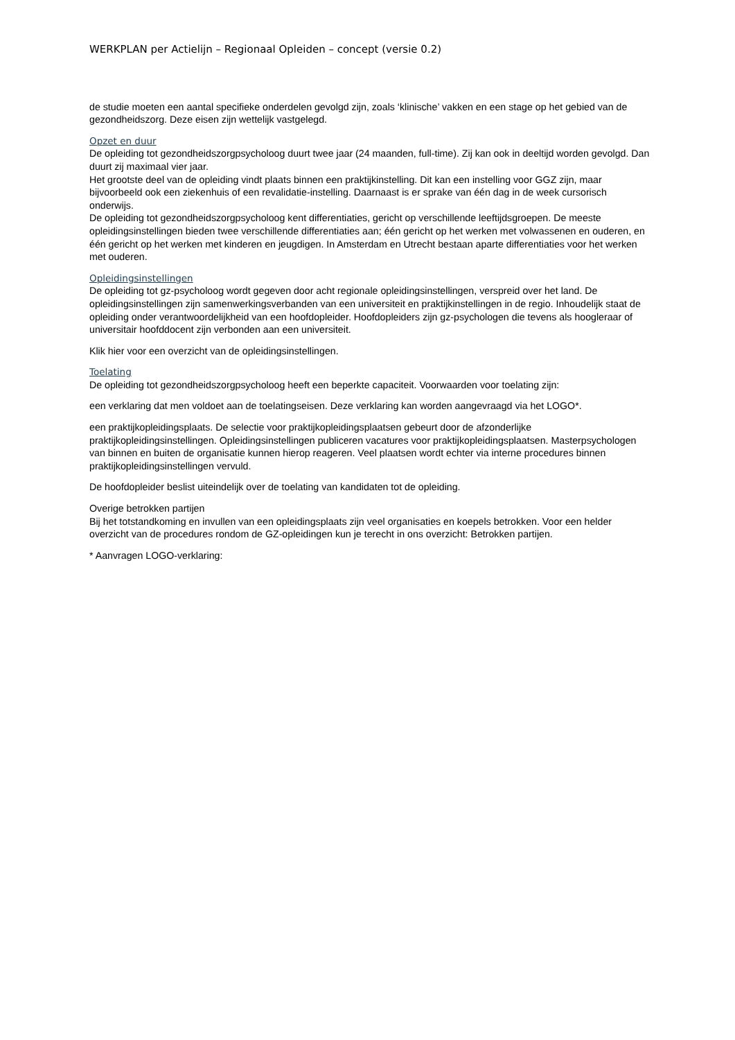WERKPLAN per Actielijn – Regionaal Opleiden – concept (versie 0.2)
de studie moeten een aantal specifieke onderdelen gevolgd zijn, zoals ‘klinische’ vakken en een stage op het gebied van de gezondheidszorg. Deze eisen zijn wettelijk vastgelegd.
Opzet en duur
De opleiding tot gezondheidszorgpsycholoog duurt twee jaar (24 maanden, full-time). Zij kan ook in deeltijd worden gevolgd. Dan duurt zij maximaal vier jaar.
Het grootste deel van de opleiding vindt plaats binnen een praktijkinstelling. Dit kan een instelling voor GGZ zijn, maar bijvoorbeeld ook een ziekenhuis of een revalidatie-instelling. Daarnaast is er sprake van één dag in de week cursorisch onderwijs.
De opleiding tot gezondheidszorgpsycholoog kent differentiaties, gericht op verschillende leeftijdsgroepen. De meeste opleidingsinstellingen bieden twee verschillende differentiaties aan; één gericht op het werken met volwassenen en ouderen, en één gericht op het werken met kinderen en jeugdigen. In Amsterdam en Utrecht bestaan aparte differentiaties voor het werken met ouderen.
Opleidingsinstellingen
De opleiding tot gz-psycholoog wordt gegeven door acht regionale opleidingsinstellingen, verspreid over het land. De opleidingsinstellingen zijn samenwerkingsverbanden van een universiteit en praktijkinstellingen in de regio. Inhoudelijk staat de opleiding onder verantwoordelijkheid van een hoofdopleider. Hoofdopleiders zijn gz-psychologen die tevens als hoogleraar of universitair hoofddocent zijn verbonden aan een universiteit.
Klik hier voor een overzicht van de opleidingsinstellingen.
Toelating
De opleiding tot gezondheidszorgpsycholoog heeft een beperkte capaciteit. Voorwaarden voor toelating zijn:
een verklaring dat men voldoet aan de toelatingseisen. Deze verklaring kan worden aangevraagd via het LOGO*.
een praktijkopleidingsplaats. De selectie voor praktijkopleidingsplaatsen gebeurt door de afzonderlijke praktijkopleidingsinstellingen. Opleidingsinstellingen publiceren vacatures voor praktijkopleidingsplaatsen. Masterpsychologen van binnen en buiten de organisatie kunnen hierop reageren. Veel plaatsen wordt echter via interne procedures binnen praktijkopleidingsinstellingen vervuld.
De hoofdopleider beslist uiteindelijk over de toelating van kandidaten tot de opleiding.
Overige betrokken partijen
Bij het totstandkoming en invullen van een opleidingsplaats zijn veel organisaties en koepels betrokken. Voor een helder overzicht van de procedures rondom de GZ-opleidingen kun je terecht in ons overzicht: Betrokken partijen.
* Aanvragen LOGO-verklaring: